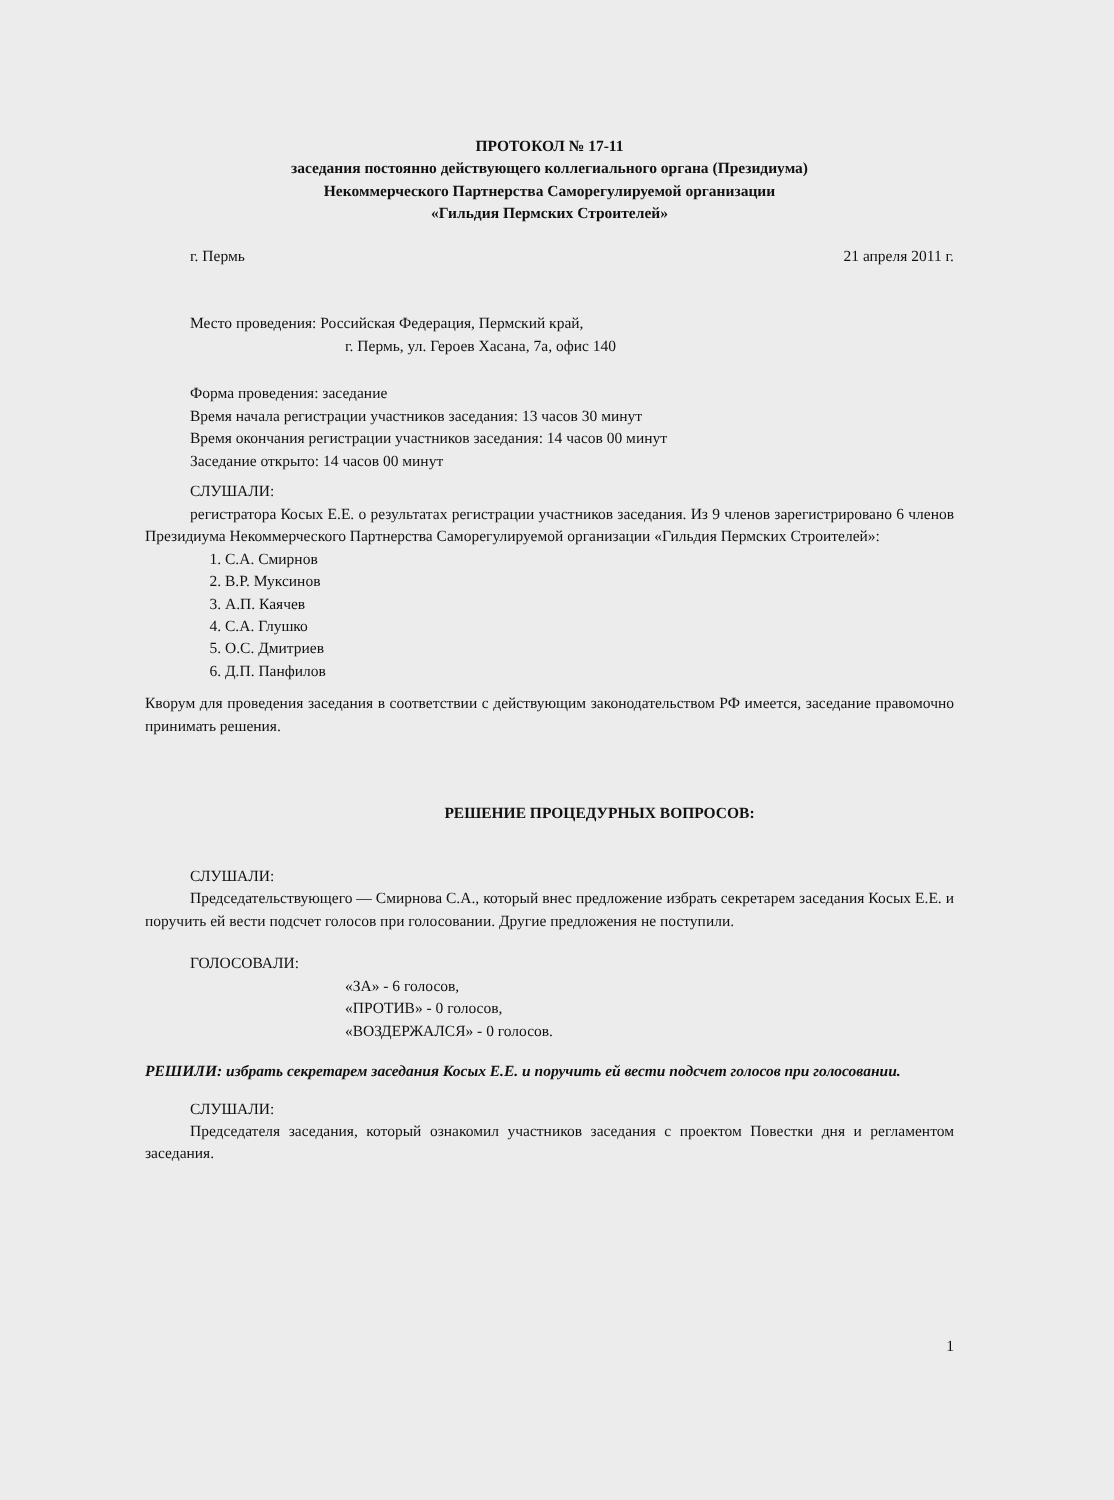ПРОТОКОЛ № 17-11
заседания постоянно действующего коллегиального органа (Президиума)
Некоммерческого Партнерства Саморегулируемой организации
«Гильдия Пермских Строителей»
г. Пермь 21 апреля 2011 г.
Место проведения: Российская Федерация, Пермский край,
г. Пермь, ул. Героев Хасана, 7а, офис 140
Форма проведения: заседание
Время начала регистрации участников заседания: 13 часов 30 минут
Время окончания регистрации участников заседания: 14 часов 00 минут
Заседание открыто: 14 часов 00 минут
СЛУШАЛИ:
регистратора Косых Е.Е. о результатах регистрации участников заседания. Из 9 членов зарегистрировано 6 членов Президиума Некоммерческого Партнерства Саморегулируемой организации «Гильдия Пермских Строителей»:
1. С.А. Смирнов
2. В.Р. Муксинов
3. А.П. Каячев
4. С.А. Глушко
5. О.С. Дмитриев
6. Д.П. Панфилов
Кворум для проведения заседания в соответствии с действующим законодательством РФ имеется, заседание правомочно принимать решения.
РЕШЕНИЕ ПРОЦЕДУРНЫХ ВОПРОСОВ:
СЛУШАЛИ:
Председательствующего — Смирнова С.А., который внес предложение избрать секретарем заседания Косых Е.Е. и поручить ей вести подсчет голосов при голосовании. Другие предложения не поступили.
ГОЛОСОВАЛИ:
«ЗА» - 6 голосов,
«ПРОТИВ» - 0 голосов,
«ВОЗДЕРЖАЛСЯ» - 0 голосов.
РЕШИЛИ: избрать секретарем заседания Косых Е.Е. и поручить ей вести подсчет голосов при голосовании.
СЛУШАЛИ:
Председателя заседания, который ознакомил участников заседания с проектом Повестки дня и регламентом заседания.
1